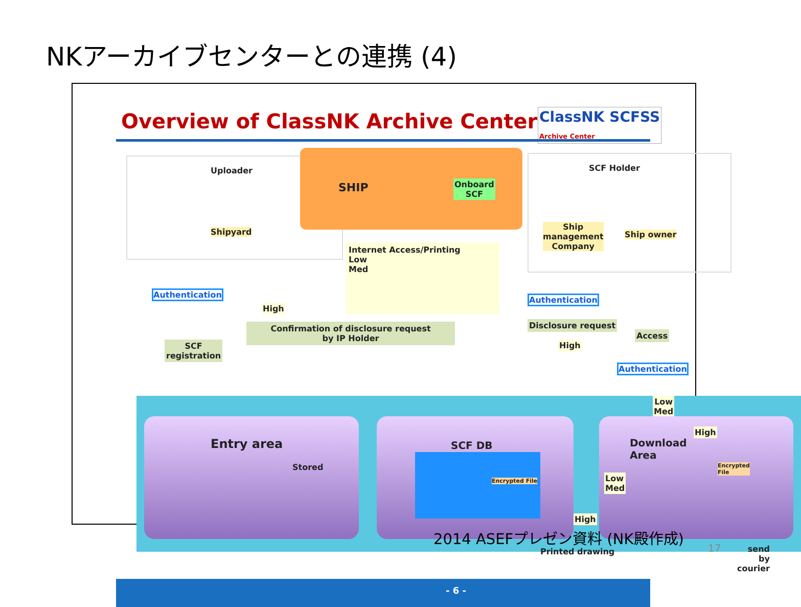NKアーカイブセンターとの連携 (4)
Overview of ClassNK Archive Center
ClassNK SCFSS
Archive Center
Uploader
Shipyard
SHIP
Onboard
SCF
SCF Holder
Ship
management
Company
Ship owner
Internet Access/Printing
Low
Med
Authentication
High
Confirmation of disclosure request
by IP Holder
SCF
registration
Authentication
Disclosure request
High
Access
Authentication
Low
Med
Entry area
Stored
SCF DB
Encrypted File
Download Area
Encrypted File
High
Low
Med
High
Printed drawing
send
by courier
- 6 -
2014 ASEFプレゼン資料 (NK殿作成)
17